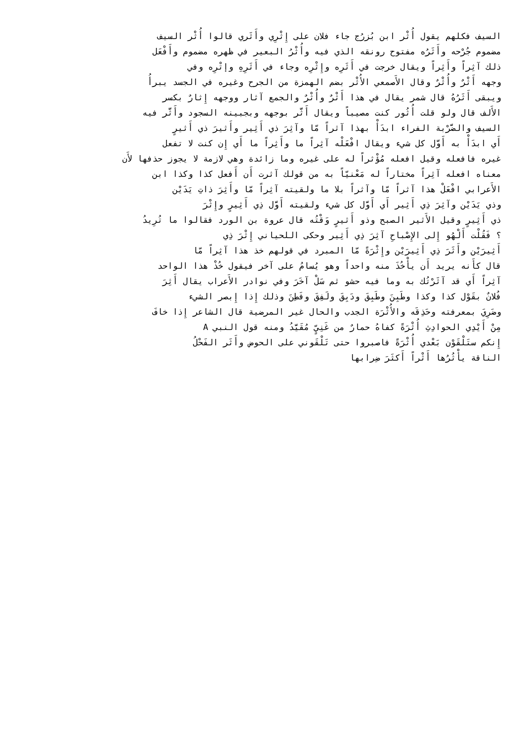السيف فكلهم يقول أُثْر ابن بُزرُج جاء فلان على إِثْرِي وأَثَري قالوا أُثْر السيف
مضموم جُرْحه وأَثَرُه مفتوح رونقه الذي فيه وأُثْرُ البعير في ظهره مضموم وأَفْعَل
ذلك آثِراً وأَثِراً ويقال خرجت في أَثَرِه وإِثْرِه وجاء في أَثَرِهِ وإتْرِه وفي
وجهه أَثْرٌ وأُثْرٌ وقال الأَصمعي الأُثْر بضم الهمزة من الجرح وغيره في الجسد يبرأُ
ويبقى أَثَرُهُ قال شمر يقال في هذا أَثْرٌ وأُثْرٌ والجمع آثار ووجهه إِثارٌ بكسر
الأَلف قال ولو قلت أُثُور كنت مصيباً ويقال أَثَّر بوجهه وبجبينه السجود وأَثَّر فيه
السيف والضَّرْبة الفراء ابدَأْ بهذا آثراً مّا وآثِرَ ذي أَثِير وأَثيرَ ذي أَثيرٍ
أَي ابدَأْ به أَوَّل كل شيء ويقال افْعَلْه آثِراً ما وأَثِراً ما أَي إِن كنت لا تفعل
غيره فافعله وقيل افعله مُؤْثراً له على غيره وما زائدة وهي لازمة لا يجوز حذفها لأَن
معناه افعله آثِراً مختاراً له مَعْنيّاً به من قولك آثرت أَن أَفعل كذا وكذا ابن
الأَعرابي افْعَلْ هذا آثراً مّا وآثراً بلا ما ولقيته آثِراً مّا وأَثِرَ ذاتِ يَدَيْن
وذي يَدَيْن وآثِرَ ذِي أَثِير أَي أَوَّل كل شيء ولقيته أَوَّل ذِي أَثِيرٍ وإِثْرَ
ذي أَثِيرٍ وقيل الأَثير الصبح وذو أَثيرٍ وَقْتُه قال عروة بن الورد فقالوا ما تُرِيدُ
؟ فَقُلْت أَلْهُو إِلى الإِصْباحِ آثِرَ ذِي أَثِير وحكى اللحياني إِثْرَ ذِي
أَثِيرَيْن وأَثَرَ ذِي أَثِيرَيْن وإِثْرَةً مّا المبرد في قولهم خذ هذا آثِراً مّا
قال كأَنه يريد أَن يأْخُذَ منه واحداً وهو يُسامُ على آخر فيقول خُذْ هذا الواحد
آثِراً أَي قد آثَرْتُك به وما فيه حشو ثم سَلْ آخَرَ وفي نوادر الأَعراب يقال أَثِرَ
فُلانٌ بقَوْل كذا وكذا وطَبِنَ وطَبِقَ ودَبِقَ ولَفِقَ وفَطِنَ وذلك إِذا إِبصر الشيء
وضَرِيَ بمعرفته وحَذِقَه والأُثْرَة الجدب والحال غير المرضية قال الشاعر إِذا خافَ
مِنْ أَيْدِي الحوادِثِ أُثْرَةً كفاهُ حمارٌ من غَنِيٍّ مُقَيَّدُ ومنه قول النبي A
إِنكم ستَلْقَوْن بَعْدي أُثْرَةً فاصبروا حتى تَلْقَوني على الحوض وأَثَر الفَحْلُ
الناقة يأْثُرُها أَثْراً أَكثَرَ ضِرابها